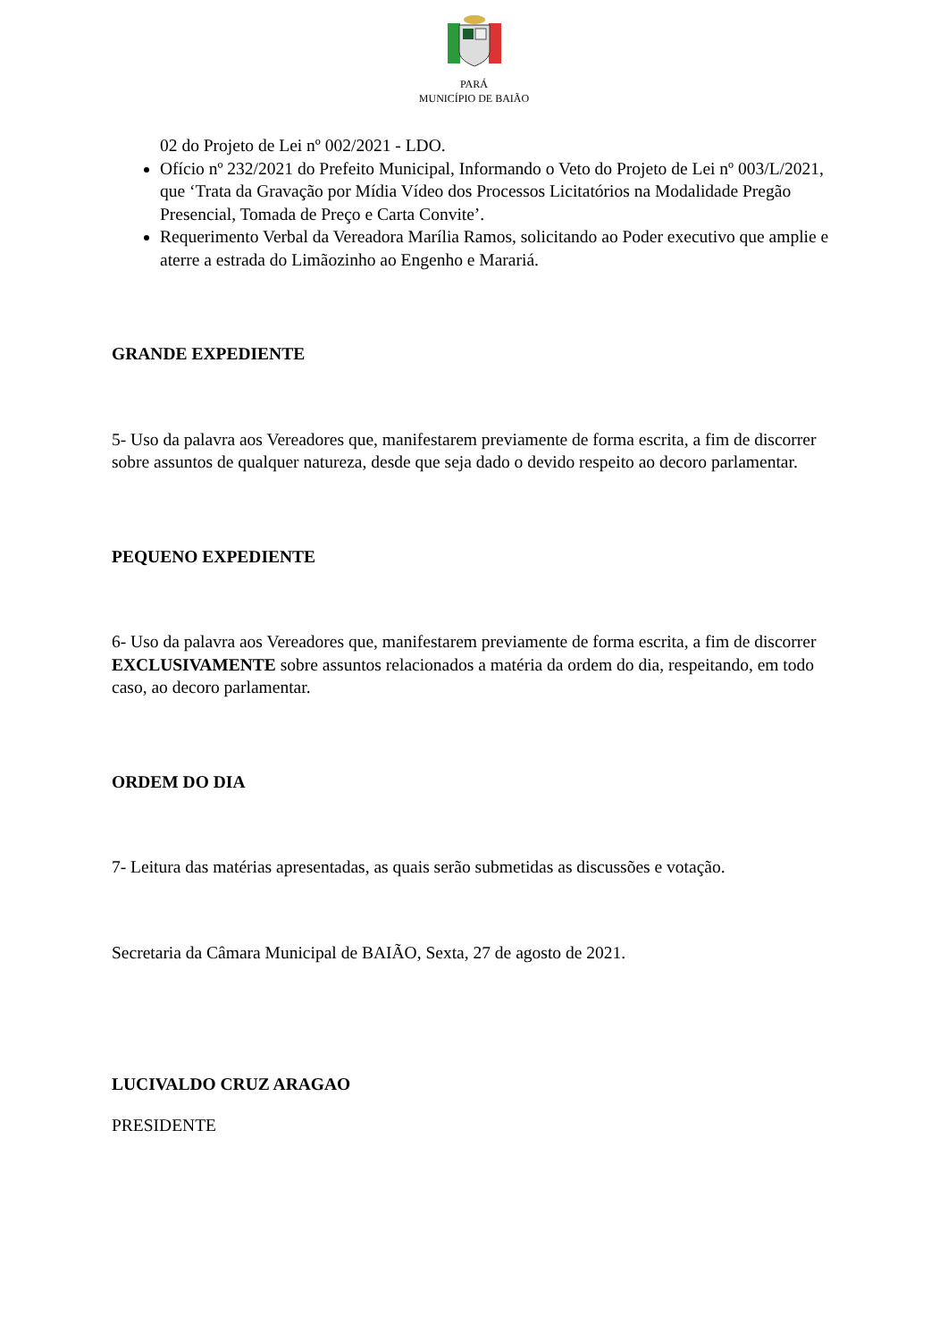PARÁ
MUNICÍPIO DE BAIÃO
02 do Projeto de Lei nº 002/2021 - LDO.
Ofício nº 232/2021 do Prefeito Municipal, Informando o Veto do Projeto de Lei nº 003/L/2021, que ‘Trata da Gravação por Mídia Vídeo dos Processos Licitatórios na Modalidade Pregão Presencial, Tomada de Preço e Carta Convite’.
Requerimento Verbal da Vereadora Marília Ramos, solicitando ao Poder executivo que amplie e aterre a estrada do Limãozinho ao Engenho e Marariá.
GRANDE EXPEDIENTE
5- Uso da palavra aos Vereadores que, manifestarem previamente de forma escrita, a fim de discorrer sobre assuntos de qualquer natureza, desde que seja dado o devido respeito ao decoro parlamentar.
PEQUENO EXPEDIENTE
6- Uso da palavra aos Vereadores que, manifestarem previamente de forma escrita, a fim de discorrer EXCLUSIVAMENTE sobre assuntos relacionados a matéria da ordem do dia, respeitando, em todo caso, ao decoro parlamentar.
ORDEM DO DIA
7- Leitura das matérias apresentadas, as quais serão submetidas as discussões e votação.
Secretaria da Câmara Municipal de BAIÃO, Sexta, 27 de agosto de 2021.
LUCIVALDO CRUZ ARAGAO
PRESIDENTE